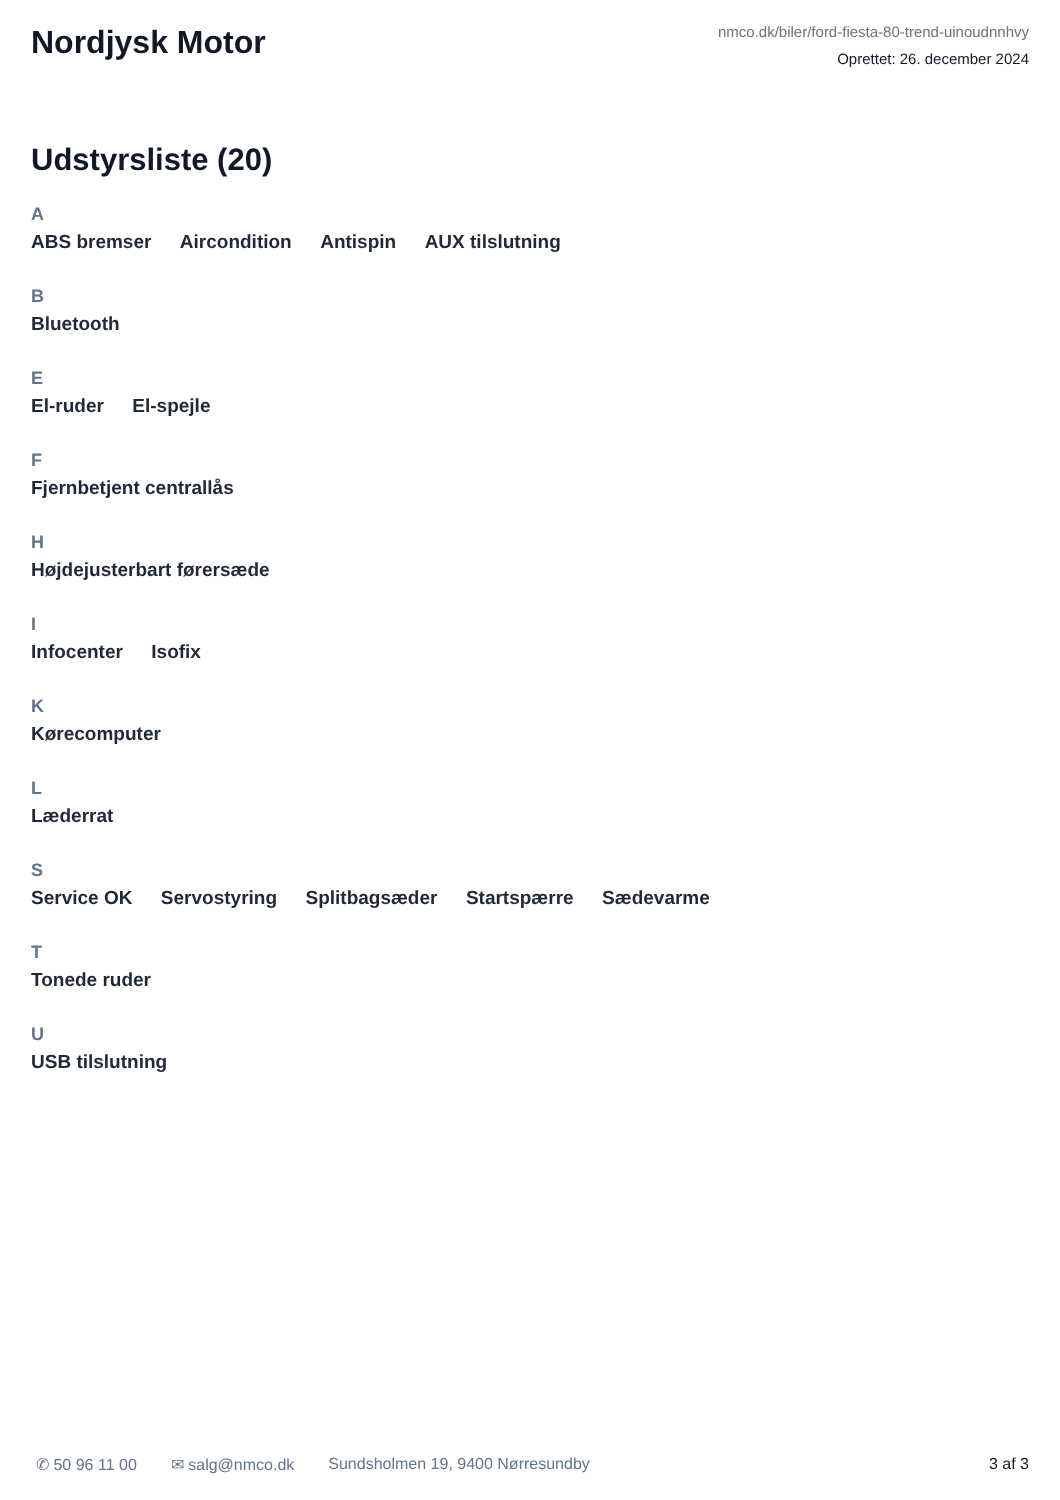Nordjysk Motor
nmco.dk/biler/ford-fiesta-80-trend-uinoudnnhvy
Oprettet: 26. december 2024
Udstyrsliste (20)
A
ABS bremser Aircondition Antispin AUX tilslutning
B
Bluetooth
E
El-ruder El-spejle
F
Fjernbetjent centrallås
H
Højdejusterbart førersæde
I
Infocenter Isofix
K
Kørecomputer
L
Læderrat
S
Service OK Servostyring Splitbagsæder Startspærre Sædevarme
T
Tonede ruder
U
USB tilslutning
✆ 50 96 11 00 ✉ salg@nmco.dk Sundsholmen 19, 9400 Nørresundby 3 af 3